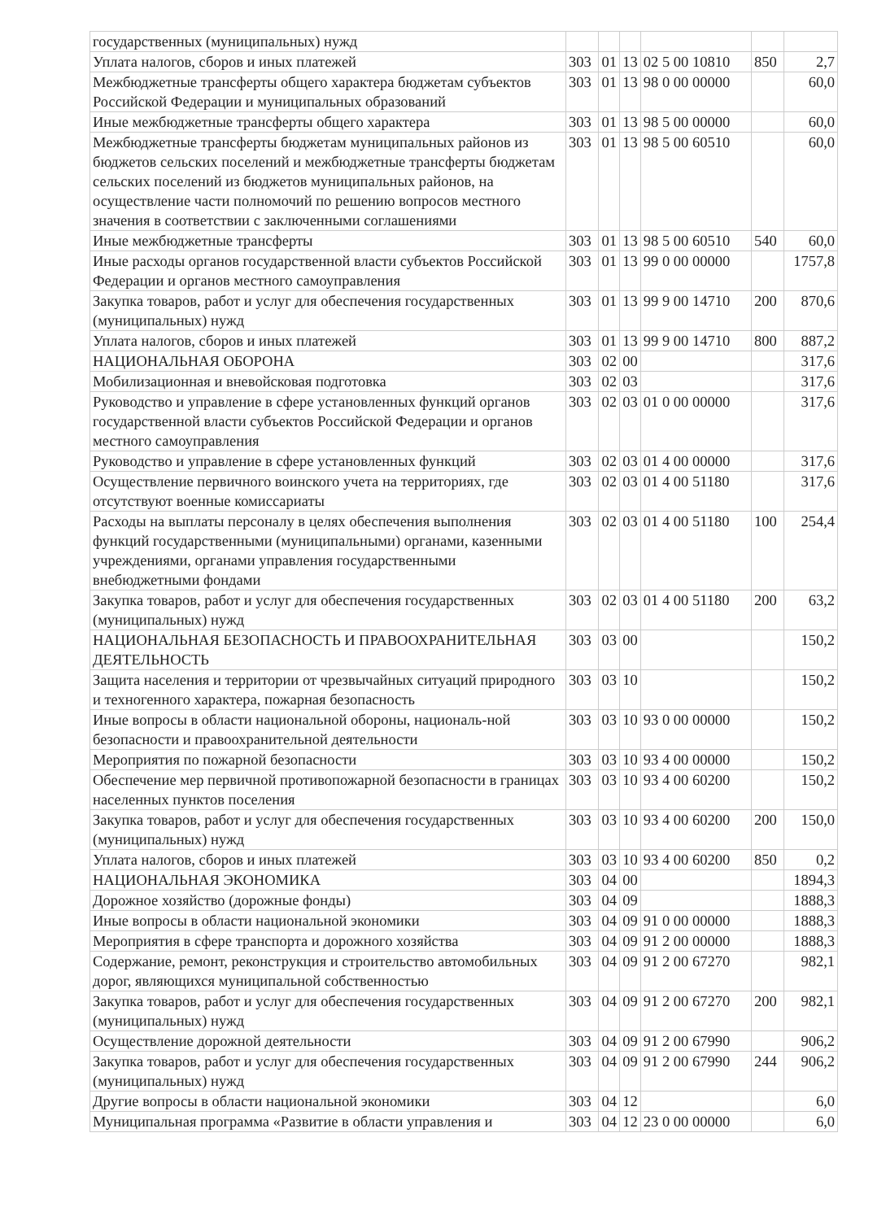| государственных (муниципальных) нужд | | | | | | |
| Уплата налогов, сборов и иных платежей | 303 | 01 | 13 | 02 5 00 10810 | 850 | 2,7 |
| Межбюджетные трансферты общего характера бюджетам субъектов Российской Федерации и муниципальных образований | 303 | 01 | 13 | 98 0 00 00000 | | 60,0 |
| Иные межбюджетные трансферты общего характера | 303 | 01 | 13 | 98 5 00 00000 | | 60,0 |
| Межбюджетные трансферты бюджетам муниципальных районов из бюджетов сельских поселений и межбюджетные трансферты бюджетам сельских поселений из бюджетов муниципальных районов, на осуществление части полномочий по решению вопросов местного значения в соответствии с заключенными соглашениями | 303 | 01 | 13 | 98 5 00 60510 | | 60,0 |
| Иные межбюджетные трансферты | 303 | 01 | 13 | 98 5 00 60510 | 540 | 60,0 |
| Иные расходы органов государственной власти субъектов Российской Федерации и органов местного самоуправления | 303 | 01 | 13 | 99 0 00 00000 | | 1757,8 |
| Закупка товаров, работ и услуг для обеспечения государственных (муниципальных) нужд | 303 | 01 | 13 | 99 9 00 14710 | 200 | 870,6 |
| Уплата налогов, сборов и иных платежей | 303 | 01 | 13 | 99 9 00 14710 | 800 | 887,2 |
| НАЦИОНАЛЬНАЯ ОБОРОНА | 303 | 02 | 00 | | | 317,6 |
| Мобилизационная и вневойсковая подготовка | 303 | 02 | 03 | | | 317,6 |
| Руководство и управление в сфере установленных функций органов государственной власти субъектов Российской Федерации и органов местного самоуправления | 303 | 02 | 03 | 01 0 00 00000 | | 317,6 |
| Руководство и управление в сфере установленных функций | 303 | 02 | 03 | 01 4 00 00000 | | 317,6 |
| Осуществление первичного воинского учета на территориях, где отсутствуют военные комиссариаты | 303 | 02 | 03 | 01 4 00 51180 | | 317,6 |
| Расходы на выплаты персоналу в целях обеспечения выполнения функций государственными (муниципальными) органами, казенными учреждениями, органами управления государственными внебюджетными фондами | 303 | 02 | 03 | 01 4 00 51180 | 100 | 254,4 |
| Закупка товаров, работ и услуг для обеспечения государственных (муниципальных) нужд | 303 | 02 | 03 | 01 4 00 51180 | 200 | 63,2 |
| НАЦИОНАЛЬНАЯ БЕЗОПАСНОСТЬ И ПРАВООХРАНИТЕЛЬНАЯ ДЕЯТЕЛЬНОСТЬ | 303 | 03 | 00 | | | 150,2 |
| Защита населения и территории от чрезвычайных ситуаций природного и техногенного характера, пожарная безопасность | 303 | 03 | 10 | | | 150,2 |
| Иные вопросы в области национальной обороны, националь-ной безопасности и правоохранительной деятельности | 303 | 03 | 10 | 93 0 00 00000 | | 150,2 |
| Мероприятия по пожарной безопасности | 303 | 03 | 10 | 93 4 00 00000 | | 150,2 |
| Обеспечение мер первичной противопожарной безопасности в границах населенных пунктов поселения | 303 | 03 | 10 | 93 4 00 60200 | | 150,2 |
| Закупка товаров, работ и услуг для обеспечения государственных (муниципальных) нужд | 303 | 03 | 10 | 93 4 00 60200 | 200 | 150,0 |
| Уплата налогов, сборов и иных платежей | 303 | 03 | 10 | 93 4 00 60200 | 850 | 0,2 |
| НАЦИОНАЛЬНАЯ ЭКОНОМИКА | 303 | 04 | 00 | | | 1894,3 |
| Дорожное хозяйство (дорожные фонды) | 303 | 04 | 09 | | | 1888,3 |
| Иные вопросы в области национальной экономики | 303 | 04 | 09 | 91 0 00 00000 | | 1888,3 |
| Мероприятия в сфере транспорта и дорожного хозяйства | 303 | 04 | 09 | 91 2 00 00000 | | 1888,3 |
| Содержание, ремонт, реконструкция и строительство автомобильных дорог, являющихся муниципальной собственностью | 303 | 04 | 09 | 91 2 00 67270 | | 982,1 |
| Закупка товаров, работ и услуг для обеспечения государственных (муниципальных) нужд | 303 | 04 | 09 | 91 2 00 67270 | 200 | 982,1 |
| Осуществление дорожной деятельности | 303 | 04 | 09 | 91 2 00 67990 | | 906,2 |
| Закупка товаров, работ и услуг для обеспечения государственных (муниципальных) нужд | 303 | 04 | 09 | 91 2 00 67990 | 244 | 906,2 |
| Другие вопросы в области национальной экономики | 303 | 04 | 12 | | | 6,0 |
| Муниципальная программа «Развитие в области управления и | 303 | 04 | 12 | 23 0 00 00000 | | 6,0 |